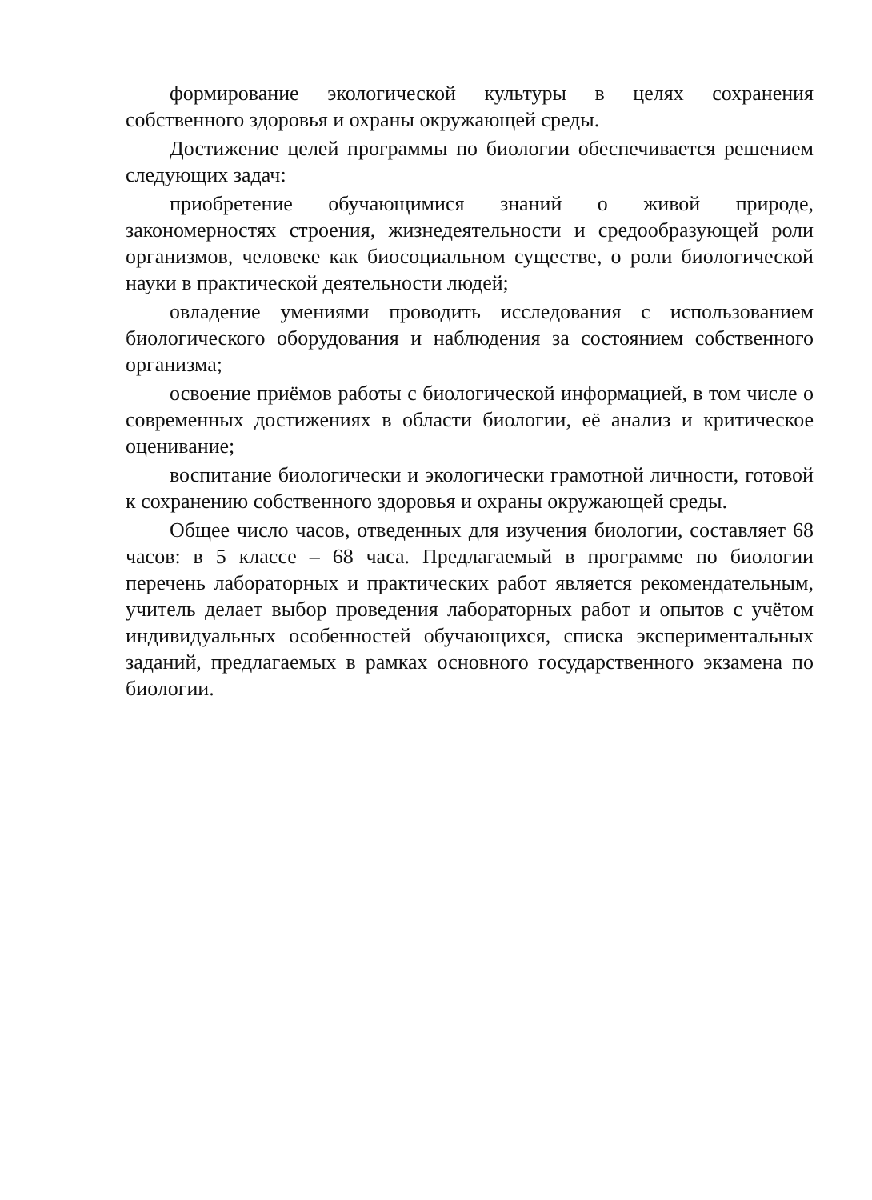формирование экологической культуры в целях сохранения собственного здоровья и охраны окружающей среды.
Достижение целей программы по биологии обеспечивается решением следующих задач:
приобретение обучающимися знаний о живой природе, закономерностях строения, жизнедеятельности и средообразующей роли организмов, человеке как биосоциальном существе, о роли биологической науки в практической деятельности людей;
овладение умениями проводить исследования с использованием биологического оборудования и наблюдения за состоянием собственного организма;
освоение приёмов работы с биологической информацией, в том числе о современных достижениях в области биологии, её анализ и критическое оценивание;
воспитание биологически и экологически грамотной личности, готовой к сохранению собственного здоровья и охраны окружающей среды.
Общее число часов, отведенных для изучения биологии, составляет 68 часов: в 5 классе – 68 часа. Предлагаемый в программе по биологии перечень лабораторных и практических работ является рекомендательным, учитель делает выбор проведения лабораторных работ и опытов с учётом индивидуальных особенностей обучающихся, списка экспериментальных заданий, предлагаемых в рамках основного государственного экзамена по биологии.